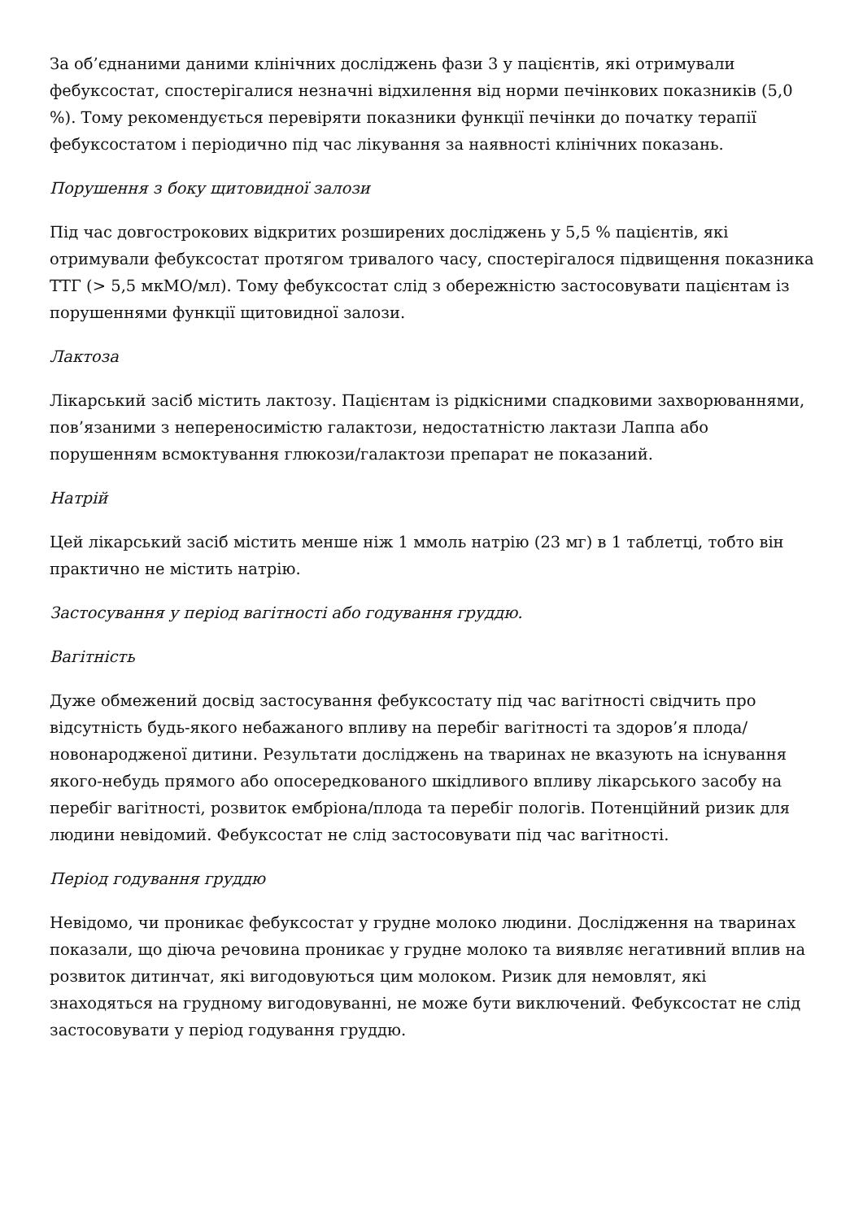За об’єднаними даними клінічних досліджень фази 3 у пацієнтів, які отримували фебуксостат, спостерігалися незначні відхилення від норми печінкових показників (5,0 %). Тому рекомендується перевіряти показники функції печінки до початку терапії фебуксостатом і періодично під час лікування за наявності клінічних показань.
Порушення з боку щитовидної залози
Під час довгострокових відкритих розширених досліджень у 5,5 % пацієнтів, які отримували фебуксостат протягом тривалого часу, спостерігалося підвищення показника ТТГ (> 5,5 мкМО/мл). Тому фебуксостат слід з обережністю застосовувати пацієнтам із порушеннями функції щитовидної залози.
Лактоза
Лікарський засіб містить лактозу. Пацієнтам із рідкісними спадковими захворюваннями, пов’язаними з непереносимістю галактози, недостатністю лактази Лаппа або порушенням всмоктування глюкози/галактози препарат не показаний.
Натрій
Цей лікарський засіб містить менше ніж 1 ммоль натрію (23 мг) в 1 таблетці, тобто він практично не містить натрію.
Застосування у період вагітності або годування груддю.
Вагітність
Дуже обмежений досвід застосування фебуксостату під час вагітності свідчить про відсутність будь-якого небажаного впливу на перебіг вагітності та здоров’я плода/новонародженої дитини. Результати досліджень на тваринах не вказують на існування якого-небудь прямого або опосередкованого шкідливого впливу лікарського засобу на перебіг вагітності, розвиток ембріона/плода та перебіг пологів. Потенційний ризик для людини невідомий. Фебуксостат не слід застосовувати під час вагітності.
Період годування груддю
Невідомо, чи проникає фебуксостат у грудне молоко людини. Дослідження на тваринах показали, що діюча речовина проникає у грудне молоко та виявляє негативний вплив на розвиток дитинчат, які вигодовуються цим молоком. Ризик для немовлят, які знаходяться на грудному вигодовуванні, не може бути виключений. Фебуксостат не слід застосовувати у період годування груддю.